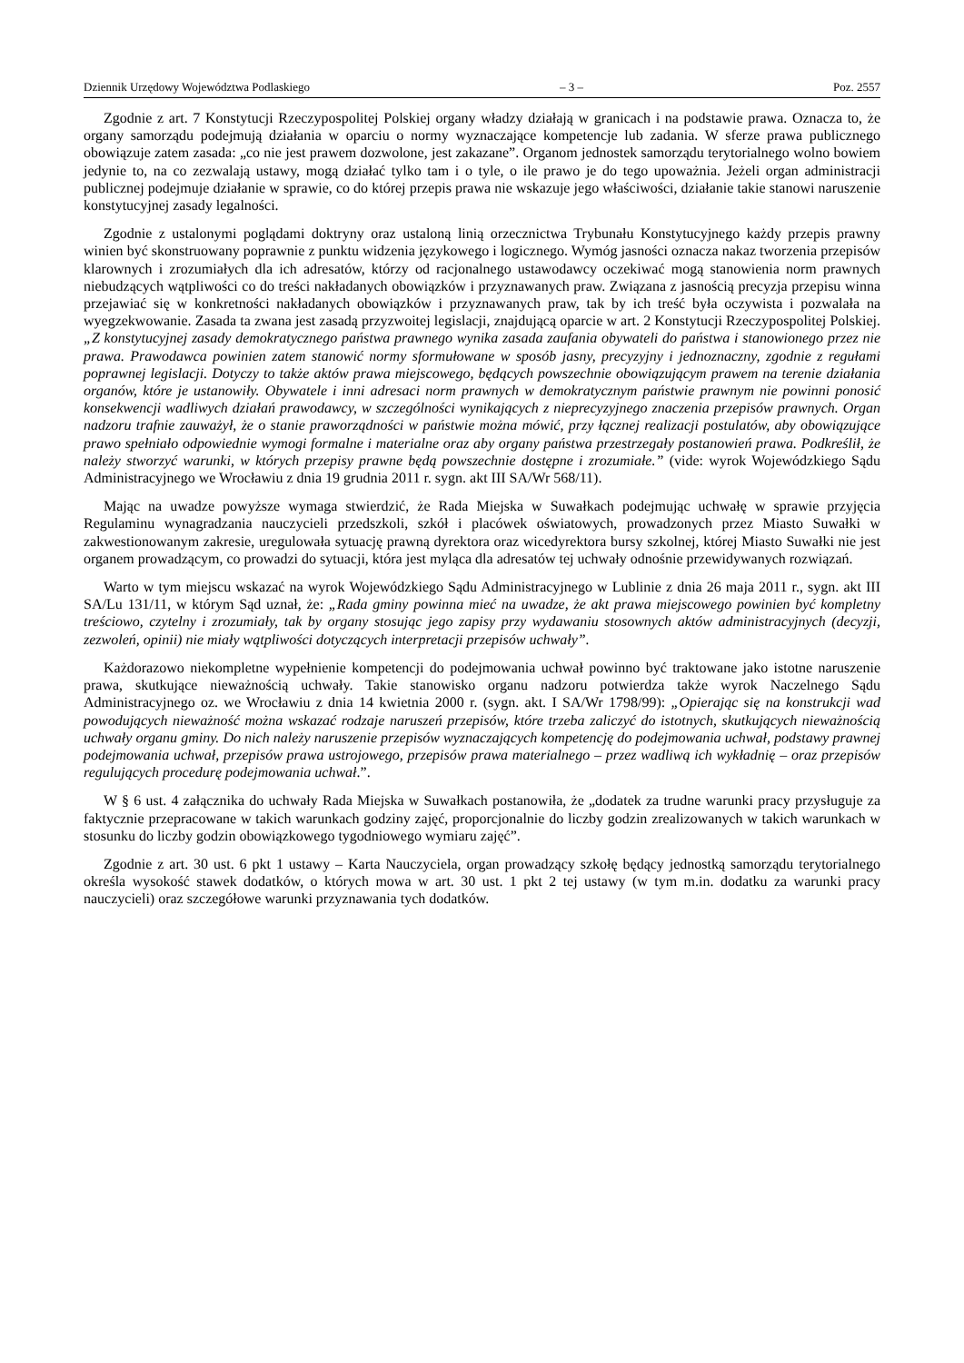Dziennik Urzędowy Województwa Podlaskiego – 3 – Poz. 2557
Zgodnie z art. 7 Konstytucji Rzeczypospolitej Polskiej organy władzy działają w granicach i na podstawie prawa. Oznacza to, że organy samorządu podejmują działania w oparciu o normy wyznaczające kompetencje lub zadania. W sferze prawa publicznego obowiązuje zatem zasada: „co nie jest prawem dozwolone, jest zakazane”. Organom jednostek samorządu terytorialnego wolno bowiem jedynie to, na co zezwalają ustawy, mogą działać tylko tam i o tyle, o ile prawo je do tego upoważnia. Jeżeli organ administracji publicznej podejmuje działanie w sprawie, co do której przepis prawa nie wskazuje jego właściwości, działanie takie stanowi naruszenie konstytucyjnej zasady legalności.
Zgodnie z ustalonymi poglądami doktryny oraz ustaloną linią orzecznictwa Trybunału Konstytucyjnego każdy przepis prawny winien być skonstruowany poprawnie z punktu widzenia językowego i logicznego. Wymóg jasności oznacza nakaz tworzenia przepisów klarownych i zrozumiałych dla ich adresatów, którzy od racjonalnego ustawodawcy oczekiwać mogą stanowienia norm prawnych niebudzących wątpliwości co do treści nakładanych obowiązków i przyznawanych praw. Związana z jasnością precyzja przepisu winna przejawiać się w konkretności nakładanych obowiązków i przyznawanych praw, tak by ich treść była oczywista i pozwalała na wyegzekwowanie. Zasada ta zwana jest zasadą przyzwoitej legislacji, znajdującą oparcie w art. 2 Konstytucji Rzeczypospolitej Polskiej. „Z konstytucyjnej zasady demokratycznego państwa prawnego wynika zasada zaufania obywateli do państwa i stanowionego przez nie prawa. Prawodawca powinien zatem stanowić normy sformułowane w sposób jasny, precyzyjny i jednoznaczny, zgodnie z regułami poprawnej legislacji. Dotyczy to także aktów prawa miejscowego, będących powszechnie obowiązującym prawem na terenie działania organów, które je ustanowiły. Obywatele i inni adresaci norm prawnych w demokratycznym państwie prawnym nie powinni ponosić konsekwencji wadliwych działań prawodawcy, w szczególności wynikających z nieprecyzyjnego znaczenia przepisów prawnych. Organ nadzoru trafnie zauważył, że o stanie praworządności w państwie można mówić, przy łącznej realizacji postulatów, aby obowiązujące prawo spełniało odpowiednie wymogi formalne i materialne oraz aby organy państwa przestrzegały postanowień prawa. Podkreślił, że należy stworzyć warunki, w których przepisy prawne będą powszechnie dostępne i zrozumiałe.” (vide: wyrok Wojewódzkiego Sądu Administracyjnego we Wrocławiu z dnia 19 grudnia 2011 r. sygn. akt III SA/Wr 568/11).
Mając na uwadze powyższe wymaga stwierdzić, że Rada Miejska w Suwałkach podejmując uchwałę w sprawie przyjęcia Regulaminu wynagradzania nauczycieli przedszkoli, szkół i placówek oświatowych, prowadzonych przez Miasto Suwałki w zakwestionowanym zakresie, uregulowała sytuację prawną dyrektora oraz wicedyrektora bursy szkolnej, której Miasto Suwałki nie jest organem prowadzącym, co prowadzi do sytuacji, która jest myląca dla adresatów tej uchwały odnośnie przewidywanych rozwiązań.
Warto w tym miejscu wskazać na wyrok Wojewódzkiego Sądu Administracyjnego w Lublinie z dnia 26 maja 2011 r., sygn. akt III SA/Lu 131/11, w którym Sąd uznał, że: „Rada gminy powinna mieć na uwadze, że akt prawa miejscowego powinien być kompletny treściowo, czytelny i zrozumiały, tak by organy stosując jego zapisy przy wydawaniu stosownych aktów administracyjnych (decyzji, zezwoleń, opinii) nie miały wątpliwości dotyczących interpretacji przepisów uchwały”.
Każdorazowo niekompletne wypełnienie kompetencji do podejmowania uchwał powinno być traktowane jako istotne naruszenie prawa, skutkujące nieważnością uchwały. Takie stanowisko organu nadzoru potwierdza także wyrok Naczelnego Sądu Administracyjnego oz. we Wrocławiu z dnia 14 kwietnia 2000 r. (sygn. akt. I SA/Wr 1798/99): „Opierając się na konstrukcji wad powodujących nieważność można wskazać rodzaje naruszeń przepisów, które trzeba zaliczyć do istotnych, skutkujących nieważnością uchwały organu gminy. Do nich należy naruszenie przepisów wyznaczających kompetencję do podejmowania uchwał, podstawy prawnej podejmowania uchwał, przepisów prawa ustrojowego, przepisów prawa materialnego – przez wadliwą ich wykładnię – oraz przepisów regulujących procedurę podejmowania uchwał.”.
W § 6 ust. 4 załącznika do uchwały Rada Miejska w Suwałkach postanowiła, że „dodatek za trudne warunki pracy przysługuje za faktycznie przepracowane w takich warunkach godziny zajęć, proporcjonalnie do liczby godzin zrealizowanych w takich warunkach w stosunku do liczby godzin obowiązkowego tygodniowego wymiaru zajęć”.
Zgodnie z art. 30 ust. 6 pkt 1 ustawy – Karta Nauczyciela, organ prowadzący szkołę będący jednostką samorządu terytorialnego określa wysokość stawek dodatków, o których mowa w art. 30 ust. 1 pkt 2 tej ustawy (w tym m.in. dodatku za warunki pracy nauczycieli) oraz szczegółowe warunki przyznawania tych dodatków.